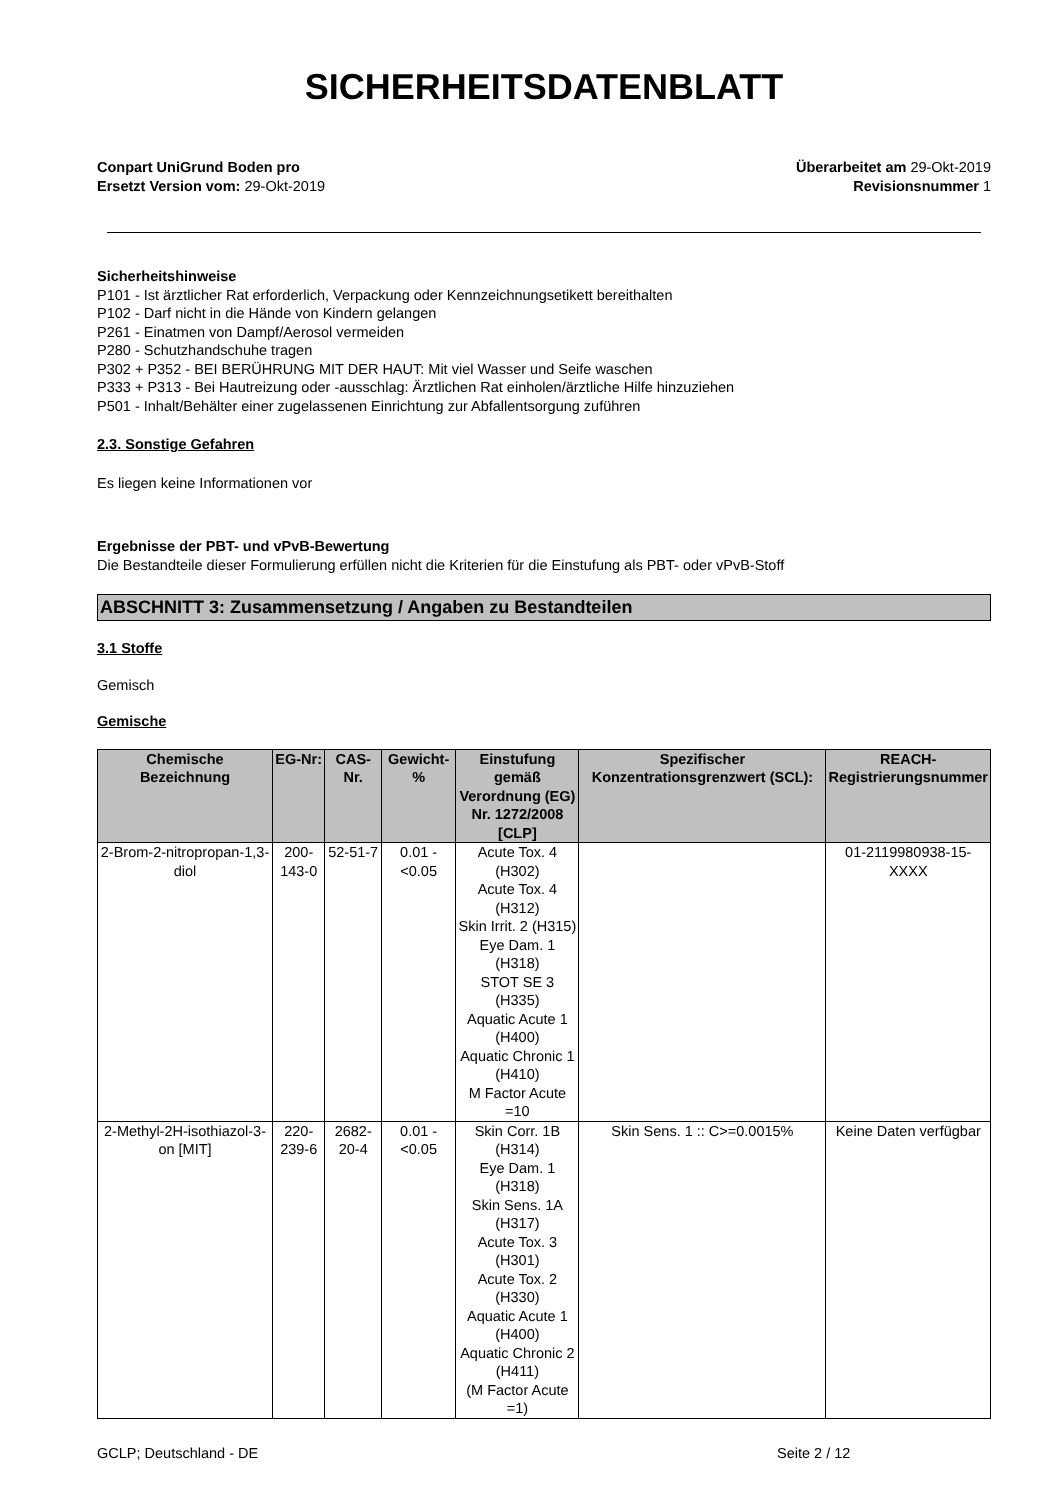SICHERHEITSDATENBLATT
Conpart UniGrund Boden pro
Ersetzt Version vom: 29-Okt-2019
Überarbeitet am 29-Okt-2019
Revisionsnummer 1
Sicherheitshinweise
P101 - Ist ärztlicher Rat erforderlich, Verpackung oder Kennzeichnungsetikett bereithalten
P102 - Darf nicht in die Hände von Kindern gelangen
P261 - Einatmen von Dampf/Aerosol vermeiden
P280 - Schutzhandschuhe tragen
P302 + P352 - BEI BERÜHRUNG MIT DER HAUT: Mit viel Wasser und Seife waschen
P333 + P313 - Bei Hautreizung oder -ausschlag: Ärztlichen Rat einholen/ärztliche Hilfe hinzuziehen
P501 - Inhalt/Behälter einer zugelassenen Einrichtung zur Abfallentsorgung zuführen
2.3. Sonstige Gefahren
Es liegen keine Informationen vor
Ergebnisse der PBT- und vPvB-Bewertung
Die Bestandteile dieser Formulierung erfüllen nicht die Kriterien für die Einstufung als PBT- oder vPvB-Stoff
ABSCHNITT 3: Zusammensetzung / Angaben zu Bestandteilen
3.1 Stoffe
Gemisch
Gemische
| Chemische Bezeichnung | EG-Nr: | CAS-Nr. | Gewicht-% | Einstufung gemäß Verordnung (EG) Nr. 1272/2008 [CLP] | Spezifischer Konzentrationsgrenzwert (SCL): | REACH-Registrierungsnummer |
| --- | --- | --- | --- | --- | --- | --- |
| 2-Brom-2-nitropropan-1,3-diol | 200-143-0 | 52-51-7 | 0.01 - <0.05 | Acute Tox. 4 (H302) Acute Tox. 4 (H312) Skin Irrit. 2 (H315) Eye Dam. 1 (H318) STOT SE 3 (H335) Aquatic Acute 1 (H400) Aquatic Chronic 1 (H410) M Factor Acute =10 | | 01-2119980938-15-XXXX |
| 2-Methyl-2H-isothiazol-3-on [MIT] | 220-239-6 | 2682-20-4 | 0.01 - <0.05 | Skin Corr. 1B (H314) Eye Dam. 1 (H318) Skin Sens. 1A (H317) Acute Tox. 3 (H301) Acute Tox. 2 (H330) Aquatic Acute 1 (H400) Aquatic Chronic 2 (H411) (M Factor Acute =1) | Skin Sens. 1 :: C>=0.0015% | Keine Daten verfügbar |
GCLP; Deutschland - DE Seite 2 / 12